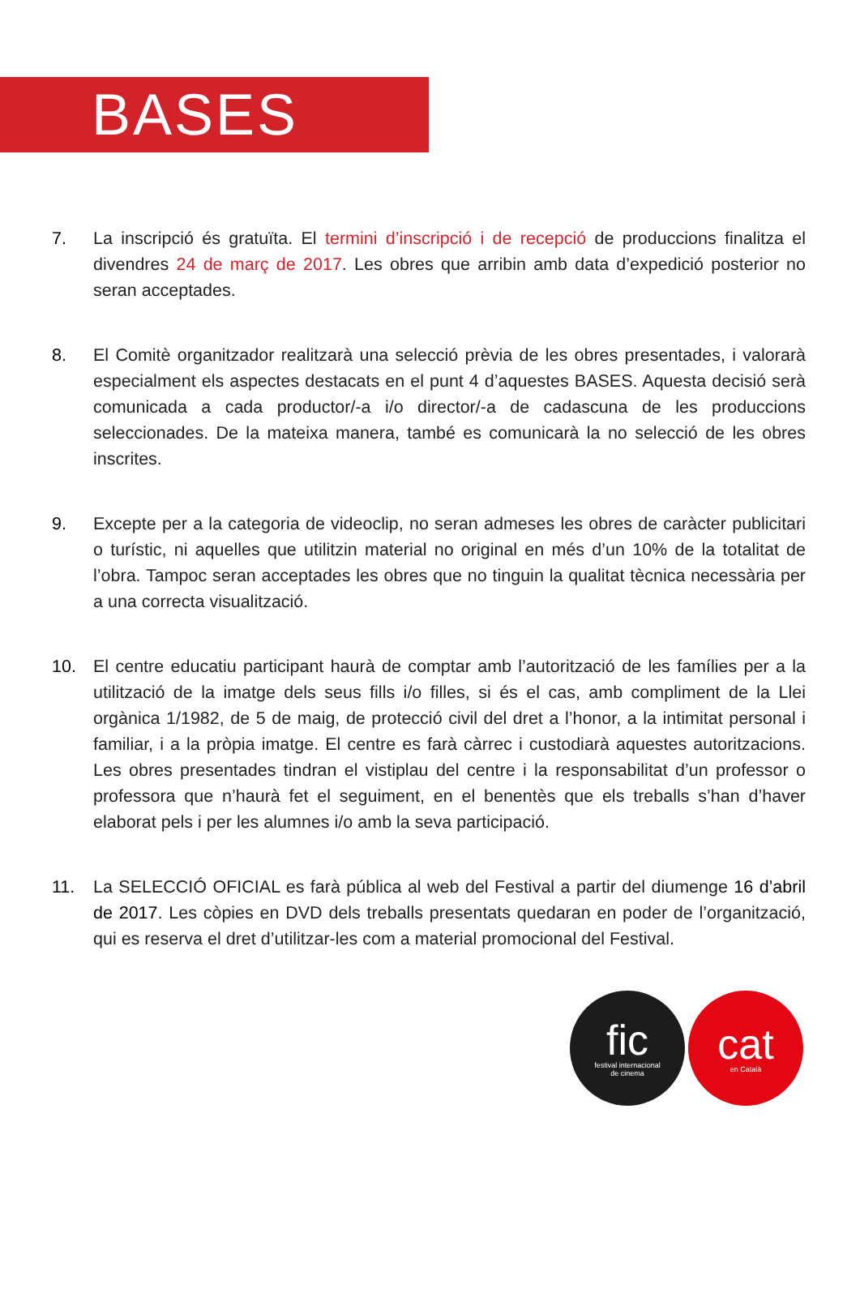BASES
7. La inscripció és gratuïta. El termini d’inscripció i de recepció de produccions finalitza el divendres 24 de març de 2017. Les obres que arribin amb data d’expedició posterior no seran acceptades.
8. El Comitè organitzador realitzarà una selecció prèvia de les obres presentades, i valorarà especialment els aspectes destacats en el punt 4 d’aquestes BASES. Aquesta decisió serà comunicada a cada productor/-a i/o director/-a de cadascuna de les produccions seleccionades. De la mateixa manera, també es comunicarà la no selecció de les obres inscrites.
9. Excepte per a la categoria de videoclip, no seran admeses les obres de caràcter publicitari o turístic, ni aquelles que utilitzin material no original en més d’un 10% de la totalitat de l’obra. Tampoc seran acceptades les obres que no tinguin la qualitat tècnica necessària per a una correcta visualització.
10. El centre educatiu participant haurà de comptar amb l’autorització de les famílies per a la utilització de la imatge dels seus fills i/o filles, si és el cas, amb compliment de la Llei orgànica 1/1982, de 5 de maig, de protecció civil del dret a l’honor, a la intimitat personal i familiar, i a la pròpia imatge. El centre es farà càrrec i custodiarà aquestes autoritzacions. Les obres presentades tindran el vistiplau del centre i la responsabilitat d’un professor o professora que n’haurà fet el seguiment, en el benentès que els treballs s’han d’haver elaborat pels i per les alumnes i/o amb la seva participació.
11. La SELECCIÓ OFICIAL es farà pública al web del Festival a partir del diumenge 16 d’abril de 2017. Les còpies en DVD dels treballs presentats quedaran en poder de l’organització, qui es reserva el dret d’utilitzar-les com a material promocional del Festival.
fic
festival internacional
de cinema
cat
en Català